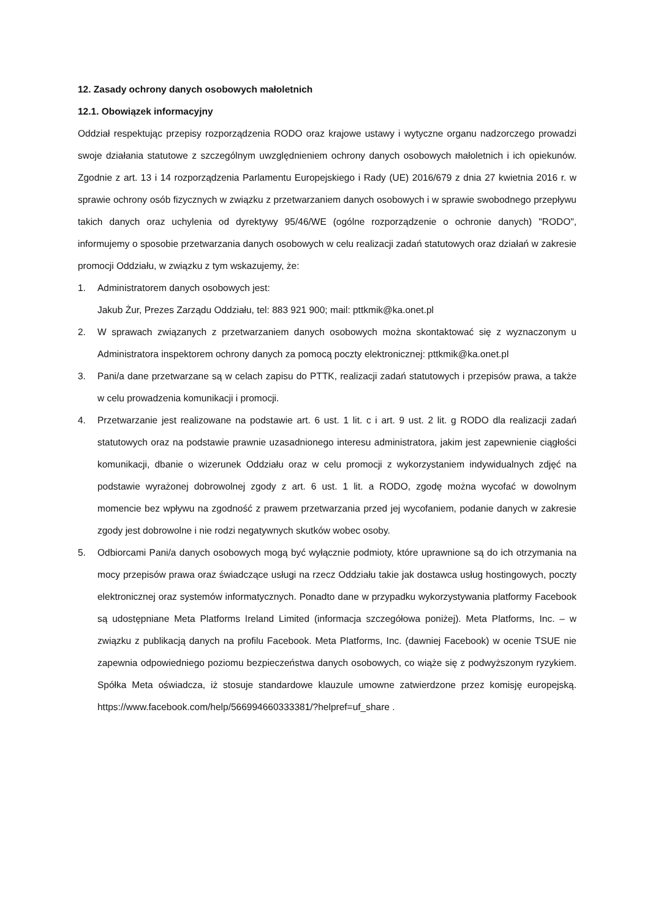12. Zasady ochrony danych osobowych małoletnich
12.1. Obowiązek informacyjny
Oddział respektując przepisy rozporządzenia RODO oraz krajowe ustawy i wytyczne organu nadzorczego prowadzi swoje działania statutowe z szczególnym uwzględnieniem ochrony danych osobowych małoletnich i ich opiekunów. Zgodnie z art. 13 i 14 rozporządzenia Parlamentu Europejskiego i Rady (UE) 2016/679 z dnia 27 kwietnia 2016 r. w sprawie ochrony osób fizycznych w związku z przetwarzaniem danych osobowych i w sprawie swobodnego przepływu takich danych oraz uchylenia od dyrektywy 95/46/WE (ogólne rozporządzenie o ochronie danych) "RODO", informujemy o sposobie przetwarzania danych osobowych w celu realizacji zadań statutowych oraz działań w zakresie promocji Oddziału, w związku z tym wskazujemy, że:
1. Administratorem danych osobowych jest:
Jakub Żur, Prezes Zarządu Oddziału, tel: 883 921 900; mail: pttkmik@ka.onet.pl
2. W sprawach związanych z przetwarzaniem danych osobowych można skontaktować się z wyznaczonym u Administratora inspektorem ochrony danych za pomocą poczty elektronicznej: pttkmik@ka.onet.pl
3. Pani/a dane przetwarzane są w celach zapisu do PTTK, realizacji zadań statutowych i przepisów prawa, a także w celu prowadzenia komunikacji i promocji.
4. Przetwarzanie jest realizowane na podstawie art. 6 ust. 1 lit. c i art. 9 ust. 2 lit. g RODO dla realizacji zadań statutowych oraz na podstawie prawnie uzasadnionego interesu administratora, jakim jest zapewnienie ciągłości komunikacji, dbanie o wizerunek Oddziału oraz w celu promocji z wykorzystaniem indywidualnych zdjęć na podstawie wyrażonej dobrowolnej zgody z art. 6 ust. 1 lit. a RODO, zgodę można wycofać w dowolnym momencie bez wpływu na zgodność z prawem przetwarzania przed jej wycofaniem, podanie danych w zakresie zgody jest dobrowolne i nie rodzi negatywnych skutków wobec osoby.
5. Odbiorcami Pani/a danych osobowych mogą być wyłącznie podmioty, które uprawnione są do ich otrzymania na mocy przepisów prawa oraz świadczące usługi na rzecz Oddziału takie jak dostawca usług hostingowych, poczty elektronicznej oraz systemów informatycznych. Ponadto dane w przypadku wykorzystywania platformy Facebook są udostępniane Meta Platforms Ireland Limited (informacja szczegółowa poniżej). Meta Platforms, Inc. – w związku z publikacją danych na profilu Facebook. Meta Platforms, Inc. (dawniej Facebook) w ocenie TSUE nie zapewnia odpowiedniego poziomu bezpieczeństwa danych osobowych, co wiąże się z podwyższonym ryzykiem. Spółka Meta oświadcza, iż stosuje standardowe klauzule umowne zatwierdzone przez komisję europejską. https://www.facebook.com/help/566994660333381/?helpref=uf_share .